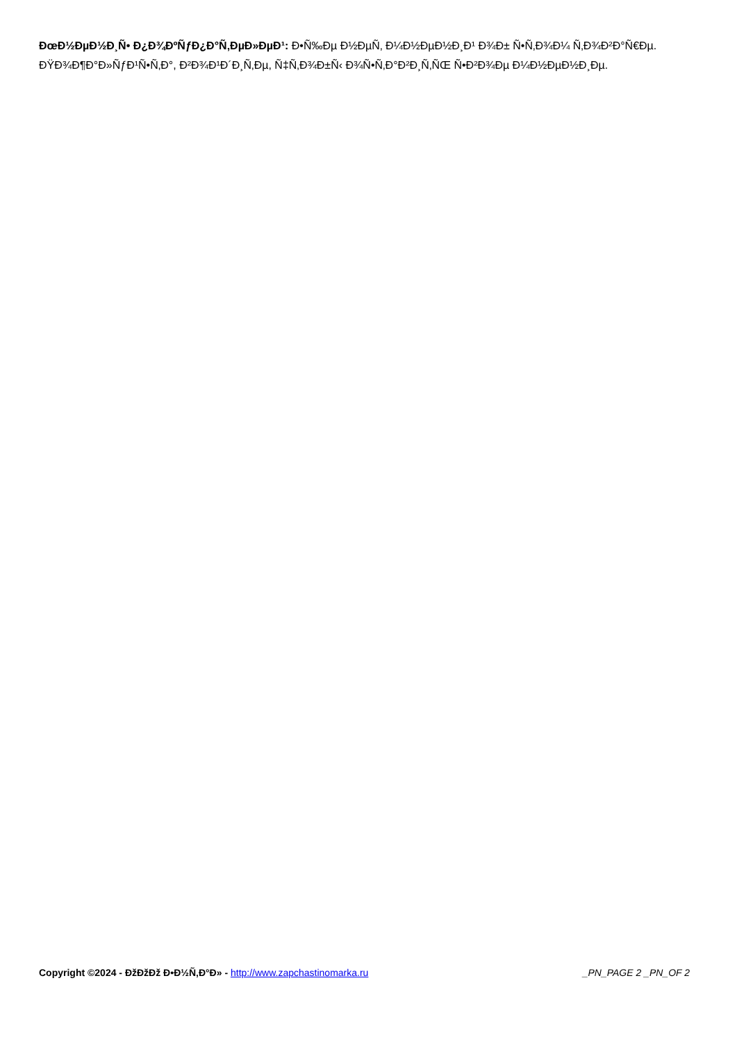ÐœÐ½ÐµÐ½Ð¸Ñ• Ð¿Ð¾ÐºÑƒÐ¿Ð°Ñ‚ÐµÐ»ÐµÐ¹: Ð•Ñ‰Ðµ Ð½ÐµÑ‚ Ð¼Ð½ÐµÐ½Ð¸Ð¹ Ð¾Ð± Ñ•Ñ‚Ð¾Ð¼ Ñ‚Ð¾Ð²Ð°Ñ€Ðµ.
ÐŸÐ¾Ð¶Ð°Ð»ÑƒÐ¹Ñ•Ñ‚Ð°, Ð²Ð¾Ð¹Ð´Ð¸Ñ‚Ðµ, Ñ‡Ñ‚Ð¾Ð±Ñ‹ Ð¾Ñ•Ñ‚Ð°Ð²Ð¸Ñ‚ÑŒ Ñ•Ð²Ð¾Ðµ Ð¼Ð½ÐµÐ½Ð¸Ðµ.
Copyright ©2024 - ÐžÐžÐž Ð•Ð½Ñ‚Ð°Ð» - http://www.zapchastinomarka.ru _PN_PAGE 2 _PN_OF 2